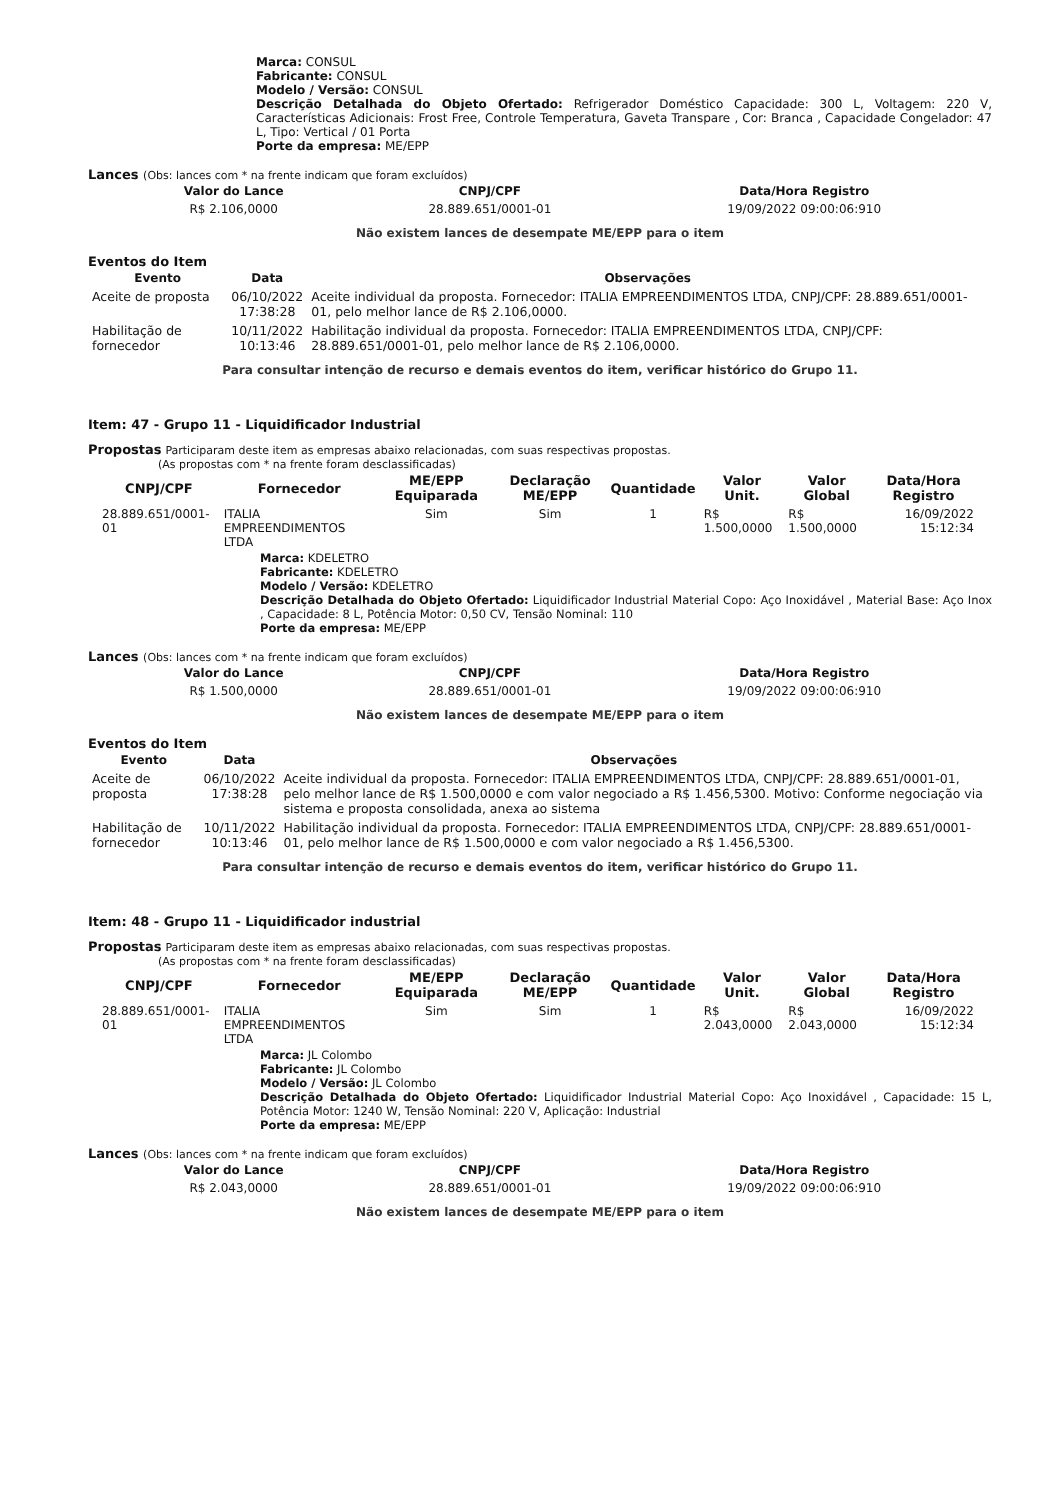Marca: CONSUL
Fabricante: CONSUL
Modelo / Versão: CONSUL
Descrição Detalhada do Objeto Ofertado: Refrigerador Doméstico Capacidade: 300 L, Voltagem: 220 V, Características Adicionais: Frost Free, Controle Temperatura, Gaveta Transpare , Cor: Branca , Capacidade Congelador: 47 L, Tipo: Vertical / 01 Porta
Porte da empresa: ME/EPP
Lances (Obs: lances com * na frente indicam que foram excluídos)
| Valor do Lance | CNPJ/CPF | Data/Hora Registro |
| --- | --- | --- |
| R$ 2.106,0000 | 28.889.651/0001-01 | 19/09/2022 09:00:06:910 |
Não existem lances de desempate ME/EPP para o item
Eventos do Item
| Evento | Data | Observações |
| --- | --- | --- |
| Aceite de proposta | 06/10/2022 17:38:28 | Aceite individual da proposta. Fornecedor: ITALIA EMPREENDIMENTOS LTDA, CNPJ/CPF: 28.889.651/0001-01, pelo melhor lance de R$ 2.106,0000. |
| Habilitação de fornecedor | 10/11/2022 10:13:46 | Habilitação individual da proposta. Fornecedor: ITALIA EMPREENDIMENTOS LTDA, CNPJ/CPF: 28.889.651/0001-01, pelo melhor lance de R$ 2.106,0000. |
Para consultar intenção de recurso e demais eventos do item, verificar histórico do Grupo 11.
Item: 47 - Grupo 11 - Liquidificador Industrial
Propostas Participaram deste item as empresas abaixo relacionadas, com suas respectivas propostas.
(As propostas com * na frente foram desclassificadas)
| CNPJ/CPF | Fornecedor | ME/EPP Equiparada | Declaração ME/EPP | Quantidade | Valor Unit. | Valor Global | Data/Hora Registro |
| --- | --- | --- | --- | --- | --- | --- | --- |
| 28.889.651/0001-01 | ITALIA EMPREENDIMENTOS LTDA | Sim | Sim | 1 | R$ 1.500,0000 | R$ 1.500,0000 | 16/09/2022 15:12:34 |
Marca: KDELETRO
Fabricante: KDELETRO
Modelo / Versão: KDELETRO
Descrição Detalhada do Objeto Ofertado: Liquidificador Industrial Material Copo: Aço Inoxidável , Material Base: Aço Inox , Capacidade: 8 L, Potência Motor: 0,50 CV, Tensão Nominal: 110
Porte da empresa: ME/EPP
Lances (Obs: lances com * na frente indicam que foram excluídos)
| Valor do Lance | CNPJ/CPF | Data/Hora Registro |
| --- | --- | --- |
| R$ 1.500,0000 | 28.889.651/0001-01 | 19/09/2022 09:00:06:910 |
Não existem lances de desempate ME/EPP para o item
Eventos do Item
| Evento | Data | Observações |
| --- | --- | --- |
| Aceite de proposta | 06/10/2022 17:38:28 | Aceite individual da proposta. Fornecedor: ITALIA EMPREENDIMENTOS LTDA, CNPJ/CPF: 28.889.651/0001-01, pelo melhor lance de R$ 1.500,0000 e com valor negociado a R$ 1.456,5300. Motivo: Conforme negociação via sistema e proposta consolidada, anexa ao sistema |
| Habilitação de fornecedor | 10/11/2022 10:13:46 | Habilitação individual da proposta. Fornecedor: ITALIA EMPREENDIMENTOS LTDA, CNPJ/CPF: 28.889.651/0001-01, pelo melhor lance de R$ 1.500,0000 e com valor negociado a R$ 1.456,5300. |
Para consultar intenção de recurso e demais eventos do item, verificar histórico do Grupo 11.
Item: 48 - Grupo 11 - Liquidificador industrial
Propostas Participaram deste item as empresas abaixo relacionadas, com suas respectivas propostas.
(As propostas com * na frente foram desclassificadas)
| CNPJ/CPF | Fornecedor | ME/EPP Equiparada | Declaração ME/EPP | Quantidade | Valor Unit. | Valor Global | Data/Hora Registro |
| --- | --- | --- | --- | --- | --- | --- | --- |
| 28.889.651/0001-01 | ITALIA EMPREENDIMENTOS LTDA | Sim | Sim | 1 | R$ 2.043,0000 | R$ 2.043,0000 | 16/09/2022 15:12:34 |
Marca: JL Colombo
Fabricante: JL Colombo
Modelo / Versão: JL Colombo
Descrição Detalhada do Objeto Ofertado: Liquidificador Industrial Material Copo: Aço Inoxidável , Capacidade: 15 L, Potência Motor: 1240 W, Tensão Nominal: 220 V, Aplicação: Industrial
Porte da empresa: ME/EPP
Lances (Obs: lances com * na frente indicam que foram excluídos)
| Valor do Lance | CNPJ/CPF | Data/Hora Registro |
| --- | --- | --- |
| R$ 2.043,0000 | 28.889.651/0001-01 | 19/09/2022 09:00:06:910 |
Não existem lances de desempate ME/EPP para o item